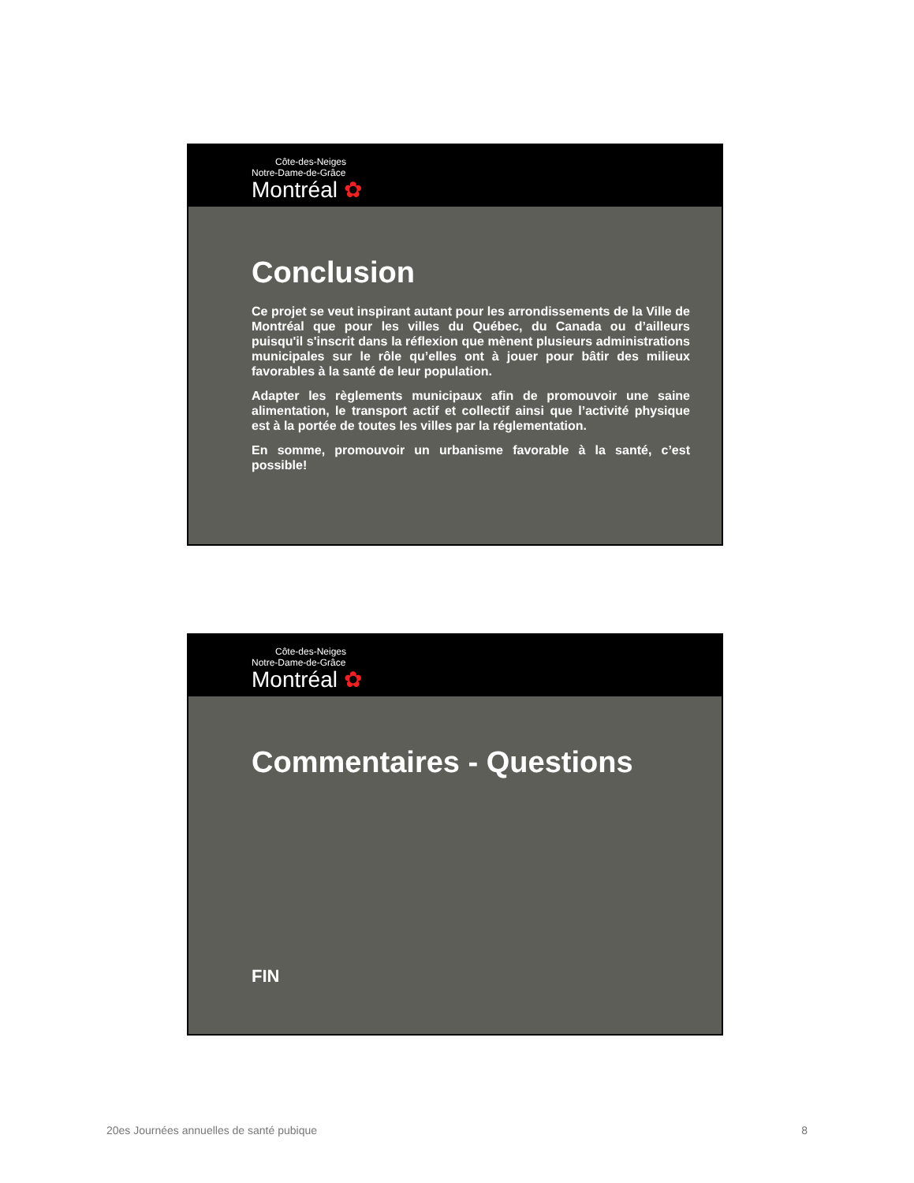Côte-des-Neiges
Notre-Dame-de-Grâce
Montréal ✿
Conclusion
Ce projet se veut inspirant autant pour les arrondissements de la Ville de Montréal que pour les villes du Québec, du Canada ou d’ailleurs puisqu'il s'inscrit dans la réflexion que mènent plusieurs administrations municipales sur le rôle qu’elles ont à jouer pour bâtir des milieux favorables à la santé de leur population.
Adapter les règlements municipaux afin de promouvoir une saine alimentation, le transport actif et collectif ainsi que l’activité physique est à la portée de toutes les villes par la réglementation.
En somme, promouvoir un urbanisme favorable à la santé, c’est possible!
Côte-des-Neiges
Notre-Dame-de-Grâce
Montréal ✿
Commentaires - Questions
FIN
20es Journées annuelles de santé pubique 8